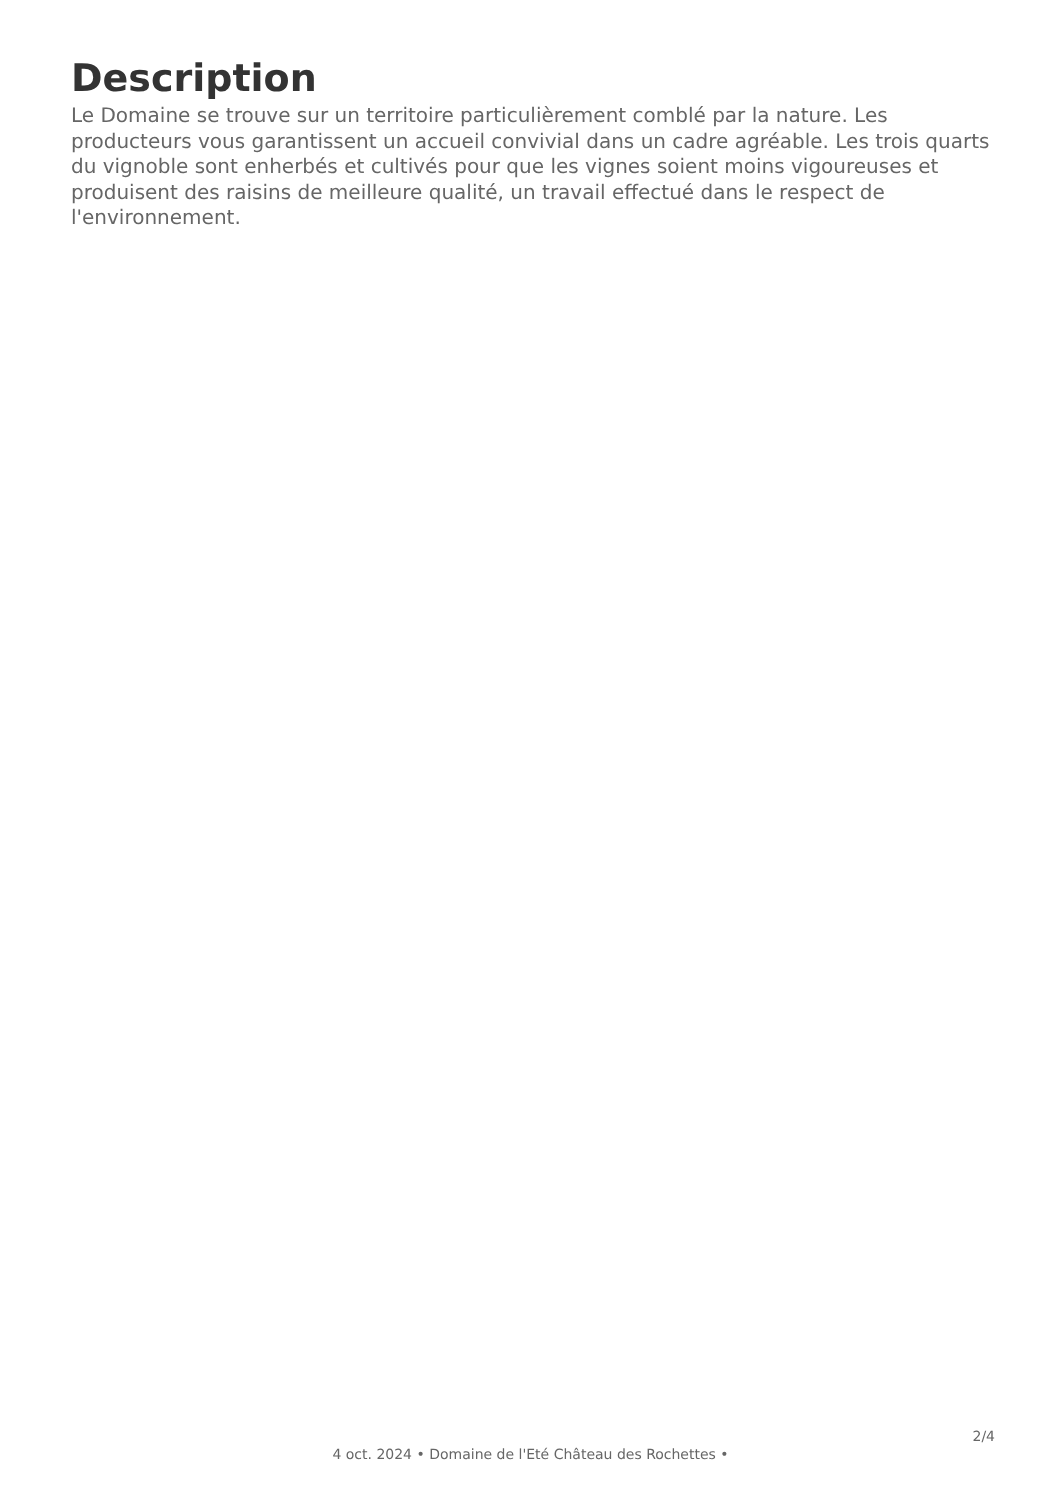Description
Le Domaine se trouve sur un territoire particulièrement comblé par la nature. Les producteurs vous garantissent un accueil convivial dans un cadre agréable. Les trois quarts du vignoble sont enherbés et cultivés pour que les vignes soient moins vigoureuses et produisent des raisins de meilleure qualité, un travail effectué dans le respect de l'environnement.
2/4
4 oct. 2024 • Domaine de l'Eté Château des Rochettes •